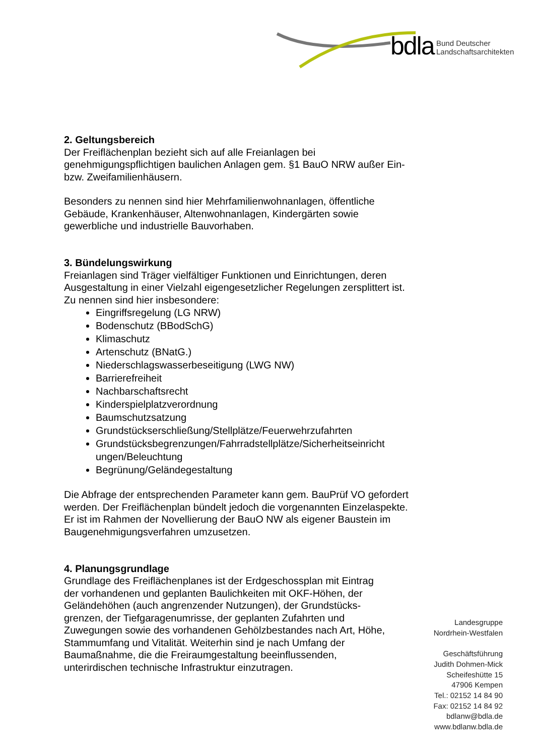bdla Bund Deutscher
Landschaftsarchitekten
2. Geltungsbereich
Der Freiflächenplan bezieht sich auf alle Freianlagen bei genehmigungspflichtigen baulichen Anlagen gem. §1 BauO NRW außer Ein- bzw. Zweifamilienhäusern.
Besonders zu nennen sind hier Mehrfamilienwohnanlagen, öffentliche Gebäude, Krankenhäuser, Altenwohnanlagen, Kindergärten sowie gewerbliche und industrielle Bauvorhaben.
3. Bündelungswirkung
Freianlagen sind Träger vielfältiger Funktionen und Einrichtungen, deren Ausgestaltung in einer Vielzahl eigengesetzlicher Regelungen zersplittert ist. Zu nennen sind hier insbesondere:
Eingriffsregelung (LG NRW)
Bodenschutz (BBodSchG)
Klimaschutz
Artenschutz (BNatG.)
Niederschlagswasserbeseitigung (LWG NW)
Barrierefreiheit
Nachbarschaftsrecht
Kinderspielplatzverordnung
Baumschutzsatzung
Grundstückserschließung/Stellplätze/Feuerwehrzufahrten
Grundstücksbegrenzungen/Fahrradstellplätze/Sicherheitseinricht ungen/Beleuchtung
Begrünung/Geländegestaltung
Die Abfrage der entsprechenden Parameter kann gem. BauPrüf VO gefordert werden. Der Freiflächenplan bündelt jedoch die vorgenannten Einzelaspekte. Er ist im Rahmen der Novellierung der BauO NW als eigener Baustein im Baugenehmigungsverfahren umzusetzen.
4. Planungsgrundlage
Grundlage des Freiflächenplanes ist der Erdgeschossplan mit Eintrag der vorhandenen und geplanten Baulichkeiten mit OKF-Höhen, der Geländehöhen (auch angrenzender Nutzungen), der Grundstücks-grenzen, der Tiefgaragenumrisse, der geplanten Zufahrten und Zuwegungen sowie des vorhandenen Gehölzbestandes nach Art, Höhe, Stammumfang und Vitalität. Weiterhin sind je nach Umfang der Baumaßnahme, die die Freiraumgestaltung beeinflussenden, unterirdischen technische Infrastruktur einzutragen.
Landesgruppe
Nordrhein-Westfalen
Geschäftsführung
Judith Dohmen-Mick
Scheifeshütte 15
47906 Kempen
Tel.: 02152 14 84 90
Fax: 02152 14 84 92
bdlanw@bdla.de
www.bdlanw.bdla.de